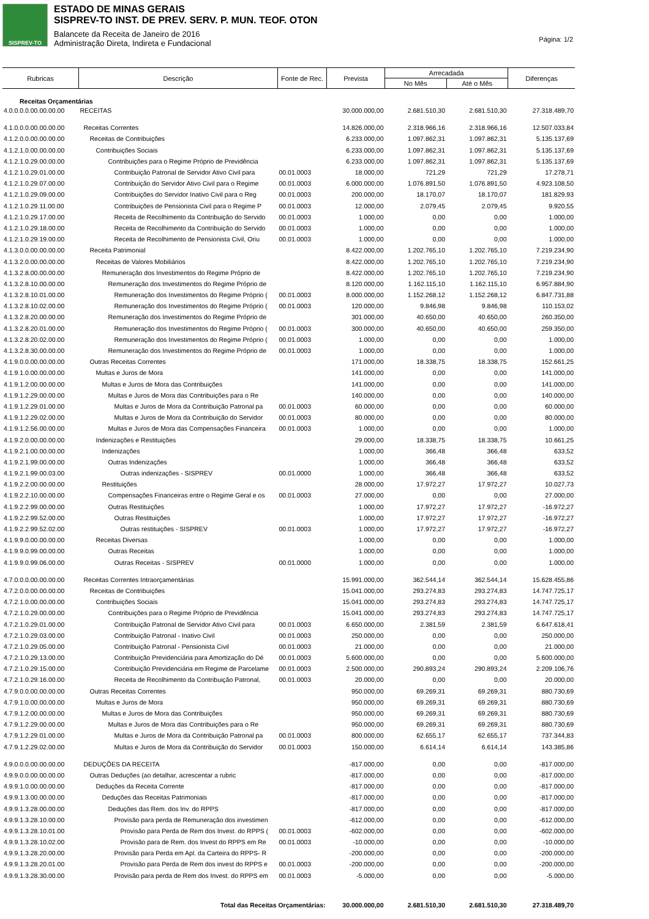SISPREV-TO
ESTADO DE MINAS GERAIS
SISPREV-TO INST. DE PREV. SERV. P. MUN. TEOF. OTON
Balancete da Receita de Janeiro de 2016
Administração Direta, Indireta e Fundacional
Página: 1/2
| Rubricas | Descrição | Fonte de Rec. | Prevista | Arrecadada | | Diferenças |
| --- | --- | --- | --- | --- | --- | --- |
| | | | | No Mês | Até o Mês | |
| Receitas Orçamentárias | | | | | | |
| 4.0.0.0.0.00.00.00.00 | RECEITAS | | 30.000.000,00 | 2.681.510,30 | 2.681.510,30 | 27.318.489,70 |
| 4.1.0.0.0.00.00.00.00 | Receitas Correntes | | 14.826.000,00 | 2.318.966,16 | 2.318.966,16 | 12.507.033,84 |
| 4.1.2.0.0.00.00.00.00 | Receitas de Contribuições | | 6.233.000,00 | 1.097.862,31 | 1.097.862,31 | 5.135.137,69 |
| 4.1.2.1.0.00.00.00.00 | Contribuições Sociais | | 6.233.000,00 | 1.097.862,31 | 1.097.862,31 | 5.135.137,69 |
| 4.1.2.1.0.29.00.00.00 | Contribuições para o Regime Próprio de Previdência | | 6.233.000,00 | 1.097.862,31 | 1.097.862,31 | 5.135.137,69 |
| 4.1.2.1.0.29.01.00.00 | Contribuição Patronal de Servidor Ativo Civil para | 00.01.0003 | 18.000,00 | 721,29 | 721,29 | 17.278,71 |
| 4.1.2.1.0.29.07.00.00 | Contribuição do Servidor Ativo Civil para o Regime | 00.01.0003 | 6.000.000,00 | 1.076.891,50 | 1.076.891,50 | 4.923.108,50 |
| 4.1.2.1.0.29.09.00.00 | Contribuições do Servidor Inativo Civil para o Reg | 00.01.0003 | 200.000,00 | 18.170,07 | 18.170,07 | 181.829,93 |
| 4.1.2.1.0.29.11.00.00 | Contribuições de Pensionista Civil para o Regime P | 00.01.0003 | 12.000,00 | 2.079,45 | 2.079,45 | 9.920,55 |
| 4.1.2.1.0.29.17.00.00 | Receita de Recolhimento da Contribuição do Servido | 00.01.0003 | 1.000,00 | 0,00 | 0,00 | 1.000,00 |
| 4.1.2.1.0.29.18.00.00 | Receita de Recolhimento da Contribuição do Servido | 00.01.0003 | 1.000,00 | 0,00 | 0,00 | 1.000,00 |
| 4.1.2.1.0.29.19.00.00 | Receita de Recolhimento de Pensionista Civil, Oriu | 00.01.0003 | 1.000,00 | 0,00 | 0,00 | 1.000,00 |
| 4.1.3.0.0.00.00.00.00 | Receita Patrimonial | | 8.422.000,00 | 1.202.765,10 | 1.202.765,10 | 7.219.234,90 |
| 4.1.3.2.0.00.00.00.00 | Receitas de Valores Mobiliários | | 8.422.000,00 | 1.202.765,10 | 1.202.765,10 | 7.219.234,90 |
| 4.1.3.2.8.00.00.00.00 | Remuneração dos Investimentos do Regime Próprio de | | 8.422.000,00 | 1.202.765,10 | 1.202.765,10 | 7.219.234,90 |
| 4.1.3.2.8.10.00.00.00 | Remuneração dos Investimentos do Regime Próprio de | | 8.120.000,00 | 1.162.115,10 | 1.162.115,10 | 6.957.884,90 |
| 4.1.3.2.8.10.01.00.00 | Remuneração dos Investimentos do Regime Próprio ( | 00.01.0003 | 8.000.000,00 | 1.152.268,12 | 1.152.268,12 | 6.847.731,88 |
| 4.1.3.2.8.10.02.00.00 | Remuneração dos Investimentos do Regime Próprio ( | 00.01.0003 | 120.000,00 | 9.846,98 | 9.846,98 | 110.153,02 |
| 4.1.3.2.8.20.00.00.00 | Remuneração dos Investimentos do Regime Próprio de | | 301.000,00 | 40.650,00 | 40.650,00 | 260.350,00 |
| 4.1.3.2.8.20.01.00.00 | Remuneração dos Investimentos do Regime Próprio ( | 00.01.0003 | 300.000,00 | 40.650,00 | 40.650,00 | 259.350,00 |
| 4.1.3.2.8.20.02.00.00 | Remuneração dos Investimentos do Regime Próprio ( | 00.01.0003 | 1.000,00 | 0,00 | 0,00 | 1.000,00 |
| 4.1.3.2.8.30.00.00.00 | Remuneração dos Investimentos do Regime Próprio de | 00.01.0003 | 1.000,00 | 0,00 | 0,00 | 1.000,00 |
| 4.1.9.0.0.00.00.00.00 | Outras Receitas Correntes | | 171.000,00 | 18.338,75 | 18.338,75 | 152.661,25 |
| 4.1.9.1.0.00.00.00.00 | Multas e Juros de Mora | | 141.000,00 | 0,00 | 0,00 | 141.000,00 |
| 4.1.9.1.2.00.00.00.00 | Multas e Juros de Mora das Contribuições | | 141.000,00 | 0,00 | 0,00 | 141.000,00 |
| 4.1.9.1.2.29.00.00.00 | Multas e Juros de Mora das Contribuições para o Re | | 140.000,00 | 0,00 | 0,00 | 140.000,00 |
| 4.1.9.1.2.29.01.00.00 | Multas e Juros de Mora da Contribuição Patronal pa | 00.01.0003 | 60.000,00 | 0,00 | 0,00 | 60.000,00 |
| 4.1.9.1.2.29.02.00.00 | Multas e Juros de Mora da Contribuição do Servidor | 00.01.0003 | 80.000,00 | 0,00 | 0,00 | 80.000,00 |
| 4.1.9.1.2.56.00.00.00 | Multas e Juros de Mora das Compensações Financeira | 00.01.0003 | 1.000,00 | 0,00 | 0,00 | 1.000,00 |
| 4.1.9.2.0.00.00.00.00 | Indenizações e Restituições | | 29.000,00 | 18.338,75 | 18.338,75 | 10.661,25 |
| 4.1.9.2.1.00.00.00.00 | Indenizações | | 1.000,00 | 366,48 | 366,48 | 633,52 |
| 4.1.9.2.1.99.00.00.00 | Outras Indenizações | | 1.000,00 | 366,48 | 366,48 | 633,52 |
| 4.1.9.2.1.99.00.03.00 | Outras indenizações - SISPREV | 00.01.0000 | 1.000,00 | 366,48 | 366,48 | 633,52 |
| 4.1.9.2.2.00.00.00.00 | Restituições | | 28.000,00 | 17.972,27 | 17.972,27 | 10.027,73 |
| 4.1.9.2.2.10.00.00.00 | Compensações Financeiras entre o Regime Geral e os | 00.01.0003 | 27.000,00 | 0,00 | 0,00 | 27.000,00 |
| 4.1.9.2.2.99.00.00.00 | Outras Restituições | | 1.000,00 | 17.972,27 | 17.972,27 | -16.972,27 |
| 4.1.9.2.2.99.52.00.00 | Outras Restituições | | 1.000,00 | 17.972,27 | 17.972,27 | -16.972,27 |
| 4.1.9.2.2.99.52.02.00 | Outras restituições - SISPREV | 00.01.0003 | 1.000,00 | 17.972,27 | 17.972,27 | -16.972,27 |
| 4.1.9.9.0.00.00.00.00 | Receitas Diversas | | 1.000,00 | 0,00 | 0,00 | 1.000,00 |
| 4.1.9.9.0.99.00.00.00 | Outras Receitas | | 1.000,00 | 0,00 | 0,00 | 1.000,00 |
| 4.1.9.9.0.99.06.00.00 | Outras Receitas - SISPREV | 00.01.0000 | 1.000,00 | 0,00 | 0,00 | 1.000,00 |
| 4.7.0.0.0.00.00.00.00 | Receitas Correntes Intraorçamentárias | | 15.991.000,00 | 362.544,14 | 362.544,14 | 15.628.455,86 |
| 4.7.2.0.0.00.00.00.00 | Receitas de Contribuições | | 15.041.000,00 | 293.274,83 | 293.274,83 | 14.747.725,17 |
| 4.7.2.1.0.00.00.00.00 | Contribuições Sociais | | 15.041.000,00 | 293.274,83 | 293.274,83 | 14.747.725,17 |
| 4.7.2.1.0.29.00.00.00 | Contribuições para o Regime Próprio de Previdência | | 15.041.000,00 | 293.274,83 | 293.274,83 | 14.747.725,17 |
| 4.7.2.1.0.29.01.00.00 | Contribuição Patronal de Servidor Ativo Civil para | 00.01.0003 | 6.650.000,00 | 2.381,59 | 2.381,59 | 6.647.618,41 |
| 4.7.2.1.0.29.03.00.00 | Contribuição Patronal - Inativo Civil | 00.01.0003 | 250.000,00 | 0,00 | 0,00 | 250.000,00 |
| 4.7.2.1.0.29.05.00.00 | Contribuição Patronal - Pensionista Civil | 00.01.0003 | 21.000,00 | 0,00 | 0,00 | 21.000,00 |
| 4.7.2.1.0.29.13.00.00 | Contribuição Previdenciária para Amortização do Dé | 00.01.0003 | 5.600.000,00 | 0,00 | 0,00 | 5.600.000,00 |
| 4.7.2.1.0.29.15.00.00 | Contribuição Previdenciária em Regime de Parcelame | 00.01.0003 | 2.500.000,00 | 290.893,24 | 290.893,24 | 2.209.106,76 |
| 4.7.2.1.0.29.16.00.00 | Receita de Recolhimento da Contribuição Patronal, | 00.01.0003 | 20.000,00 | 0,00 | 0,00 | 20.000,00 |
| 4.7.9.0.0.00.00.00.00 | Outras Receitas Correntes | | 950.000,00 | 69.269,31 | 69.269,31 | 880.730,69 |
| 4.7.9.1.0.00.00.00.00 | Multas e Juros de Mora | | 950.000,00 | 69.269,31 | 69.269,31 | 880.730,69 |
| 4.7.9.1.2.00.00.00.00 | Multas e Juros de Mora das Contribuições | | 950.000,00 | 69.269,31 | 69.269,31 | 880.730,69 |
| 4.7.9.1.2.29.00.00.00 | Multas e Juros de Mora das Contribuições para o Re | | 950.000,00 | 69.269,31 | 69.269,31 | 880.730,69 |
| 4.7.9.1.2.29.01.00.00 | Multas e Juros de Mora da Contribuição Patronal pa | 00.01.0003 | 800.000,00 | 62.655,17 | 62.655,17 | 737.344,83 |
| 4.7.9.1.2.29.02.00.00 | Multas e Juros de Mora da Contribuição do Servidor | 00.01.0003 | 150.000,00 | 6.614,14 | 6.614,14 | 143.385,86 |
| 4.9.0.0.0.00.00.00.00 | DEDUÇÕES DA RECEITA | | -817.000,00 | 0,00 | 0,00 | -817.000,00 |
| 4.9.9.0.0.00.00.00.00 | Outras Deduções (ao detalhar, acrescentar a rubric | | -817.000,00 | 0,00 | 0,00 | -817.000,00 |
| 4.9.9.1.0.00.00.00.00 | Deduções da Receita Corrente | | -817.000,00 | 0,00 | 0,00 | -817.000,00 |
| 4.9.9.1.3.00.00.00.00 | Deduções das Receitas Patrimoniais | | -817.000,00 | 0,00 | 0,00 | -817.000,00 |
| 4.9.9.1.3.28.00.00.00 | Deduções das Rem. dos Inv. do RPPS | | -817.000,00 | 0,00 | 0,00 | -817.000,00 |
| 4.9.9.1.3.28.10.00.00 | Provisão para perda de Remuneração dos investimen | | -612.000,00 | 0,00 | 0,00 | -612.000,00 |
| 4.9.9.1.3.28.10.01.00 | Provisão para Perda de Rem dos Invest. do RPPS ( | 00.01.0003 | -602.000,00 | 0,00 | 0,00 | -602.000,00 |
| 4.9.9.1.3.28.10.02.00 | Provisão para de Rem. dos Invest do RPPS em Re | 00.01.0003 | -10.000,00 | 0,00 | 0,00 | -10.000,00 |
| 4.9.9.1.3.28.20.00.00 | Provisão para Perda em Apl. da Carteira do RPPS- R | | -200.000,00 | 0,00 | 0,00 | -200.000,00 |
| 4.9.9.1.3.28.20.01.00 | Provisão para Perda de Rem dos invest do RPPS e | 00.01.0003 | -200.000,00 | 0,00 | 0,00 | -200.000,00 |
| 4.9.9.1.3.28.30.00.00 | Provisão para perda de Rem dos Invest. do RPPS em | 00.01.0003 | -5.000,00 | 0,00 | 0,00 | -5.000,00 |
| Total das Receitas Orçamentárias: | | | 30.000.000,00 | 2.681.510,30 | 2.681.510,30 | 27.318.489,70 |